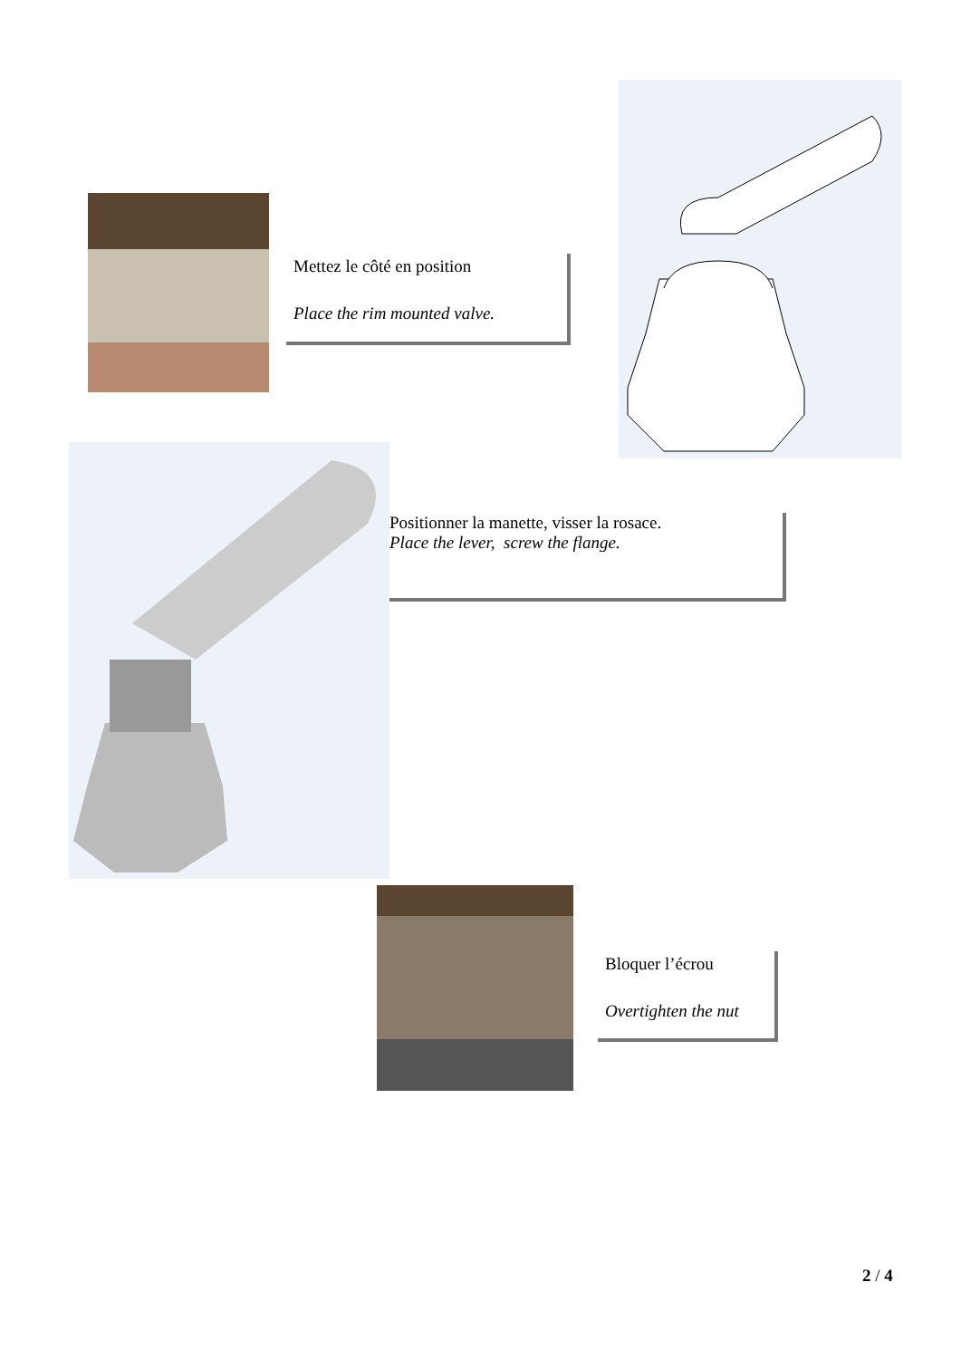Mettez le côté en position
Place the rim mounted valve.
Positionner la manette, visser la rosace.
Place the lever, screw the flange.
Bloquer l’écrou
Overtighten the nut
2 / 4